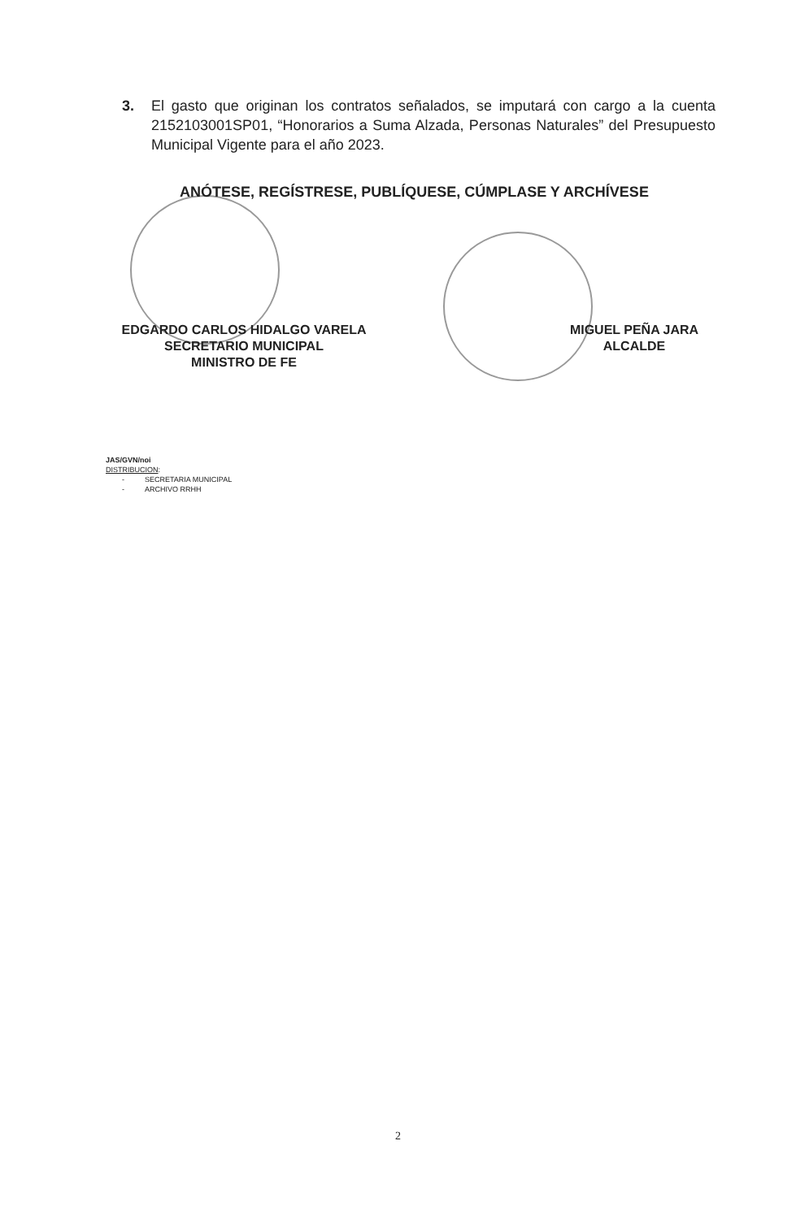3. El gasto que originan los contratos señalados, se imputará con cargo a la cuenta 2152103001SP01, “Honorarios a Suma Alzada, Personas Naturales” del Presupuesto Municipal Vigente para el año 2023.
ANÓTESE, REGÍSTRESE, PUBLÍQUESE, CÚMPLASE Y ARCHÍVESE
EDGARDO CARLOS HIDALGO VARELA
SECRETARIO MUNICIPAL
MINISTRO DE FE
MIGUEL PEÑA JARA
ALCALDE
JAS/GVN/noi
DISTRIBUCION:
- SECRETARIA MUNICIPAL
- ARCHIVO RRHH
2